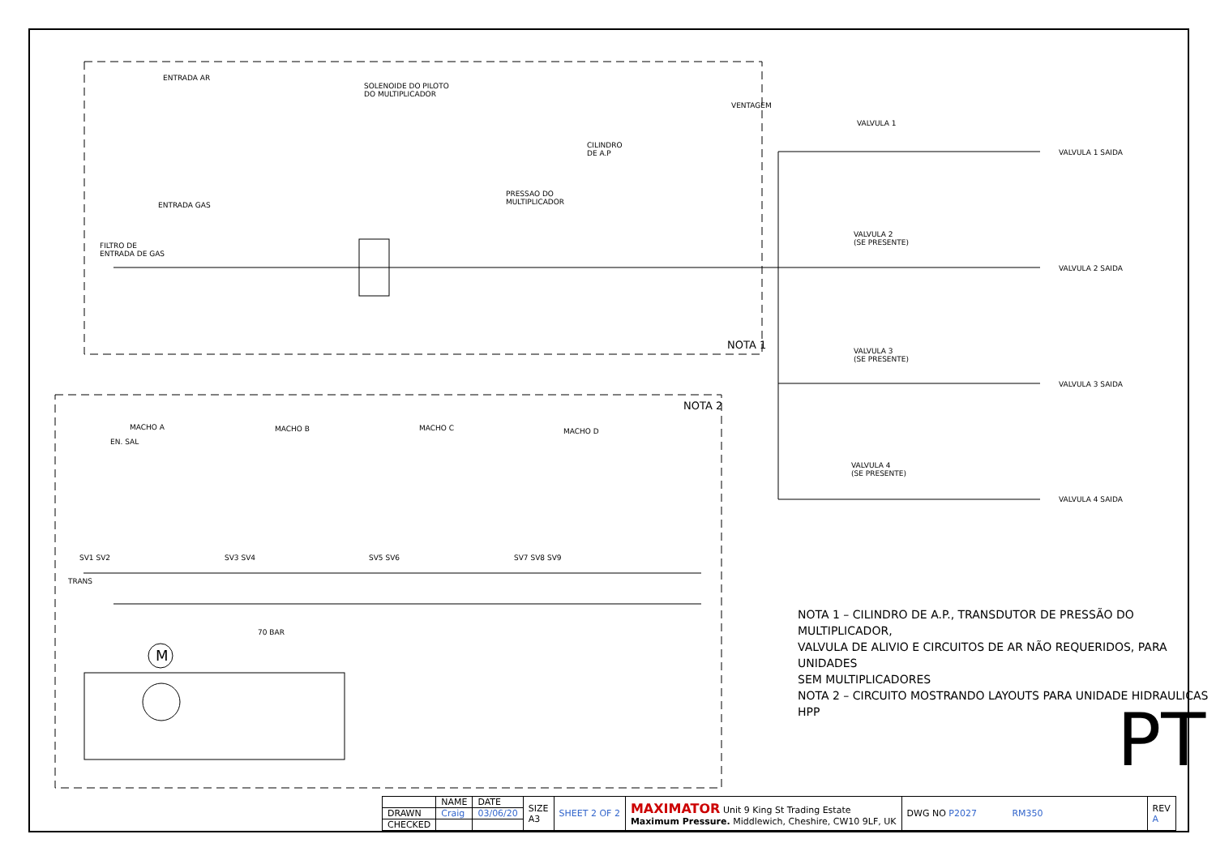ENTRADA AR
SOLENOIDE DO PILOTO
DO MULTIPLICADOR
VENTAGEM
CILINDRO
DE A.P
PRESSAO DO
MULTIPLICADOR
ENTRADA GAS
FILTRO DE
ENTRADA DE GAS
NOTA 1
NOTA 2
VALVULA 1
VALVULA 2
(SE PRESENTE)
VALVULA 3
(SE PRESENTE)
VALVULA 4
(SE PRESENTE)
VALVULA 1 SAIDA
VALVULA 2 SAIDA
VALVULA 3 SAIDA
VALVULA 4 SAIDA
MACHO A MACHO B MACHO C MACHO D
EN. SAL
SV1 SV2 SV3 SV4 SV5 SV6 SV7 SV8 SV9
TRANS
70 BAR
M
NOTA 1 – CILINDRO DE A.P., TRANSDUTOR DE PRESSÃO DO MULTIPLICADOR,
VALVULA DE ALIVIO E CIRCUITOS DE AR NÃO REQUERIDOS, PARA UNIDADES
SEM MULTIPLICADORES
NOTA 2 – CIRCUITO MOSTRANDO LAYOUTS PARA UNIDADE HIDRAULICAS HPP
PT
| | NAME | DATE | SIZE A3 | SHEET 2 OF 2 | MAXIMATOR Unit 9 King St Trading Estate Maximum Pressure. Middlewich, Cheshire, CW10 9LF, UK | DWG NO P2027 RM350 | REV A |
| DRAWN | Craig | 03/06/20 | | | | | |
| CHECKED | | | | | | | |